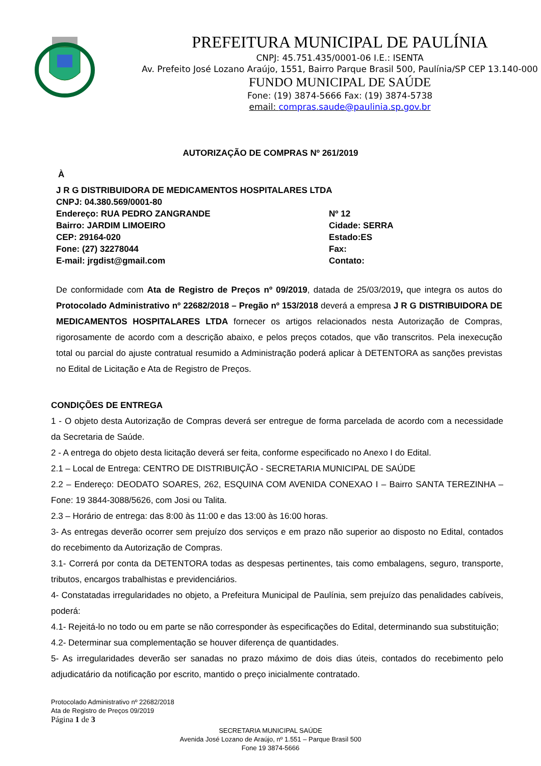PREFEITURA MUNICIPAL DE PAULÍNIA
CNPJ: 45.751.435/0001-06 I.E.: ISENTA
Av. Prefeito José Lozano Araújo, 1551, Bairro Parque Brasil 500, Paulínia/SP CEP 13.140-000
FUNDO MUNICIPAL DE SAÚDE
Fone: (19) 3874-5666 Fax: (19) 3874-5738
email: compras.saude@paulinia.sp.gov.br
AUTORIZAÇÃO DE COMPRAS Nº 261/2019
À
J R G DISTRIBUIDORA DE MEDICAMENTOS HOSPITALARES LTDA
CNPJ: 04.380.569/0001-80
Endereço: RUA PEDRO ZANGRANDE Nº 12
Bairro: JARDIM LIMOEIRO Cidade: SERRA
CEP: 29164-020 Estado:ES
Fone: (27) 32278044 Fax:
E-mail: jrgdist@gmail.com Contato:
De conformidade com Ata de Registro de Preços nº 09/2019, datada de 25/03/2019, que integra os autos do Protocolado Administrativo nº 22682/2018 – Pregão nº 153/2018 deverá a empresa J R G DISTRIBUIDORA DE MEDICAMENTOS HOSPITALARES LTDA fornecer os artigos relacionados nesta Autorização de Compras, rigorosamente de acordo com a descrição abaixo, e pelos preços cotados, que vão transcritos. Pela inexecução total ou parcial do ajuste contratual resumido a Administração poderá aplicar à DETENTORA as sanções previstas no Edital de Licitação e Ata de Registro de Preços.
CONDIÇÕES DE ENTREGA
1 - O objeto desta Autorização de Compras deverá ser entregue de forma parcelada de acordo com a necessidade da Secretaria de Saúde.
2 - A entrega do objeto desta licitação deverá ser feita, conforme especificado no Anexo I do Edital.
2.1 – Local de Entrega: CENTRO DE DISTRIBUIÇÃO - SECRETARIA MUNICIPAL DE SAÚDE
2.2 – Endereço: DEODATO SOARES, 262, ESQUINA COM AVENIDA CONEXAO I – Bairro SANTA TEREZINHA – Fone: 19 3844-3088/5626, com Josi ou Talita.
2.3 – Horário de entrega: das 8:00 às 11:00 e das 13:00 às 16:00 horas.
3- As entregas deverão ocorrer sem prejuízo dos serviços e em prazo não superior ao disposto no Edital, contados do recebimento da Autorização de Compras.
3.1- Correrá por conta da DETENTORA todas as despesas pertinentes, tais como embalagens, seguro, transporte, tributos, encargos trabalhistas e previdenciários.
4- Constatadas irregularidades no objeto, a Prefeitura Municipal de Paulínia, sem prejuízo das penalidades cabíveis, poderá:
4.1- Rejeitá-lo no todo ou em parte se não corresponder às especificações do Edital, determinando sua substituição;
4.2- Determinar sua complementação se houver diferença de quantidades.
5- As irregularidades deverão ser sanadas no prazo máximo de dois dias úteis, contados do recebimento pelo adjudicatário da notificação por escrito, mantido o preço inicialmente contratado.
Protocolado Administrativo nº 22682/2018
Ata de Registro de Preços 09/2019
Página 1 de 3
SECRETARIA MUNICIPAL SAÚDE
Avenida José Lozano de Araújo, nº 1.551 – Parque Brasil 500
Fone 19 3874-5666